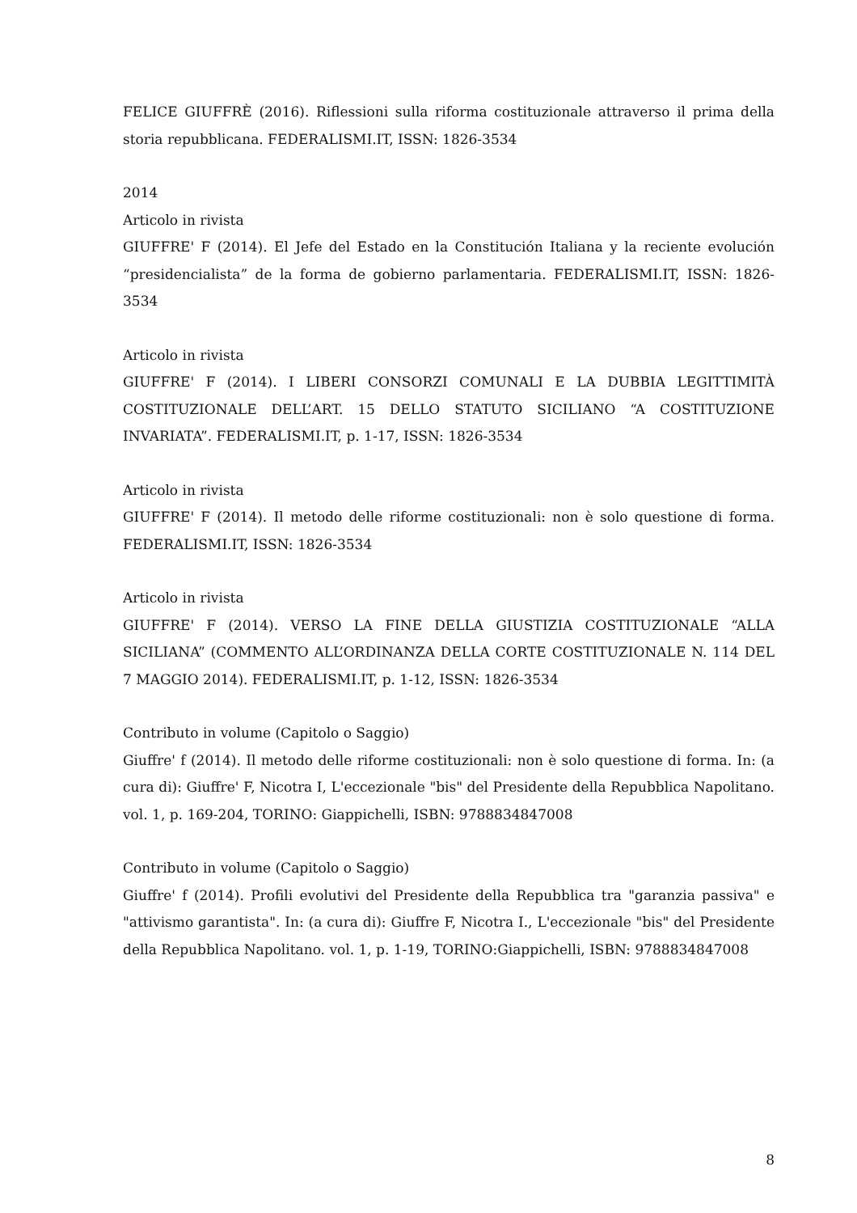FELICE GIUFFRÈ (2016). Riflessioni sulla riforma costituzionale attraverso il prima della storia repubblicana. FEDERALISMI.IT, ISSN: 1826-3534
2014
Articolo in rivista
GIUFFRE' F (2014). El Jefe del Estado en la Constitución Italiana y la reciente evolución “presidencialista” de la forma de gobierno parlamentaria. FEDERALISMI.IT, ISSN: 1826-3534
Articolo in rivista
GIUFFRE' F (2014). I LIBERI CONSORZI COMUNALI E LA DUBBIA LEGITTIMITÀ COSTITUZIONALE DELL’ART. 15 DELLO STATUTO SICILIANO “A COSTITUZIONE INVARIATA”. FEDERALISMI.IT, p. 1-17, ISSN: 1826-3534
Articolo in rivista
GIUFFRE' F (2014). Il metodo delle riforme costituzionali: non è solo questione di forma. FEDERALISMI.IT, ISSN: 1826-3534
Articolo in rivista
GIUFFRE' F (2014). VERSO LA FINE DELLA GIUSTIZIA COSTITUZIONALE “ALLA SICILIANA” (COMMENTO ALL’ORDINANZA DELLA CORTE COSTITUZIONALE N. 114 DEL 7 MAGGIO 2014). FEDERALISMI.IT, p. 1-12, ISSN: 1826-3534
Contributo in volume (Capitolo o Saggio)
Giuffre' f (2014). Il metodo delle riforme costituzionali: non è solo questione di forma. In: (a cura di): Giuffre' F, Nicotra I, L'eccezionale "bis" del Presidente della Repubblica Napolitano. vol. 1, p. 169-204, TORINO: Giappichelli, ISBN: 9788834847008
Contributo in volume (Capitolo o Saggio)
Giuffre' f (2014). Profili evolutivi del Presidente della Repubblica tra "garanzia passiva" e "attivismo garantista". In: (a cura di): Giuffre F, Nicotra I., L'eccezionale "bis" del Presidente della Repubblica Napolitano. vol. 1, p. 1-19, TORINO:Giappichelli, ISBN: 9788834847008
8